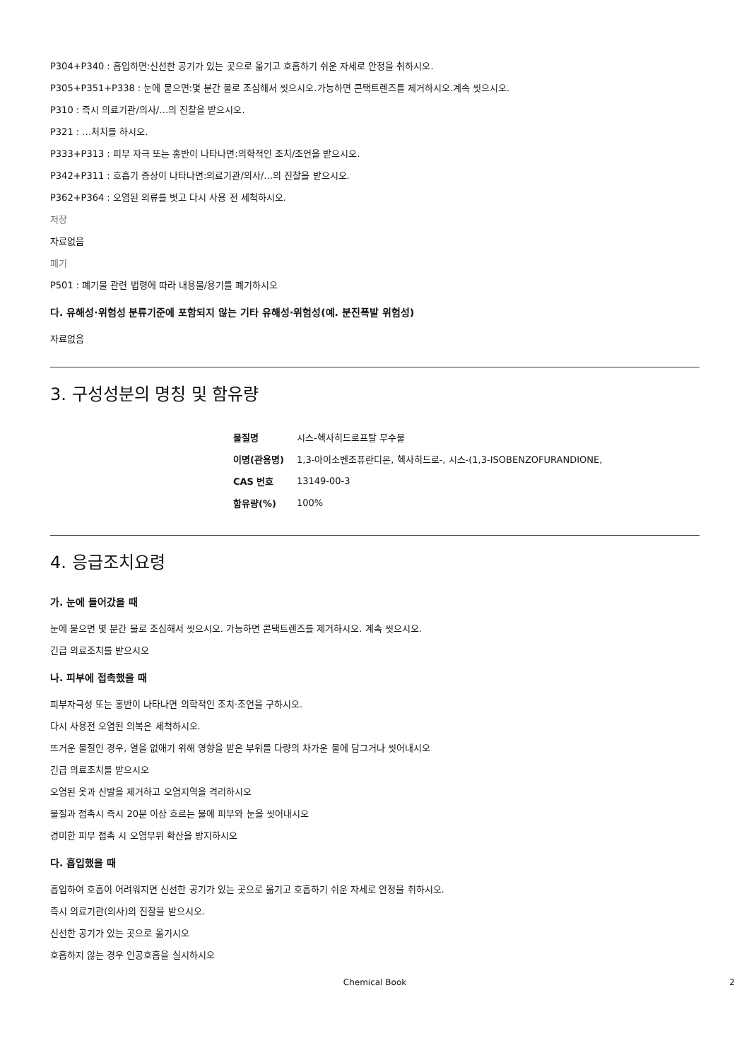P304+P340 : 흡입하면:신선한 공기가 있는 곳으로 옮기고 호흡하기 쉬운 자세로 안정을 취하시오.
P305+P351+P338 : 눈에 묻으면:몇 분간 물로 조심해서 씻으시오.가능하면 콘택트렌즈를 제거하시오.계속 씻으시오.
P310 : 즉시 의료기관/의사/…의 진찰을 받으시오.
P321 : …처치를 하시오.
P333+P313 : 피부 자극 또는 홍반이 나타나면:의학적인 조치/조언을 받으시오.
P342+P311 : 호흡기 증상이 나타나면:의료기관/의사/…의 진찰을 받으시오.
P362+P364 : 오염된 의류를 벗고 다시 사용 전 세척하시오.
저장
자료없음
폐기
P501 : 폐기물 관련 법령에 따라 내용물/용기를 폐기하시오
다. 유해성·위험성 분류기준에 포함되지 않는 기타 유해성·위험성(예. 분진폭발 위험성)
자료없음
3. 구성성분의 명칭 및 함유량
| 물질명 | 시스-헥사히드로프탈 무수물 |
| 이명(관용명) | 1,3-아이소벤조퓨란디온, 헥사히드로-, 시스-(1,3-ISOBENZOFURANDIONE, |
| CAS 번호 | 13149-00-3 |
| 함유량(%) | 100% |
4. 응급조치요령
가. 눈에 들어갔을 때
눈에 묻으면 몇 분간 물로 조심해서 씻으시오. 가능하면 콘택트렌즈를 제거하시오. 계속 씻으시오.
긴급 의료조치를 받으시오
나. 피부에 접촉했을 때
피부자극성 또는 홍반이 나타나면 의학적인 조치·조언을 구하시오.
다시 사용전 오염된 의복은 세척하시오.
뜨거운 물질인 경우, 열을 없애기 위해 영향을 받은 부위를 다량의 차가운 물에 담그거나 씻어내시오
긴급 의료조치를 받으시오
오염된 옷과 신발을 제거하고 오염지역을 격리하시오
물질과 접촉시 즉시 20분 이상 흐르는 물에 피부와 눈을 씻어내시오
경미한 피부 접촉 시 오염부위 확산을 방지하시오
다. 흡입했을 때
흡입하여 호흡이 어려워지면 신선한 공기가 있는 곳으로 옮기고 호흡하기 쉬운 자세로 안정을 취하시오.
즉시 의료기관(의사)의 진찰을 받으시오.
신선한 공기가 있는 곳으로 옮기시오
호흡하지 않는 경우 인공호흡을 실시하시오
Chemical Book 2